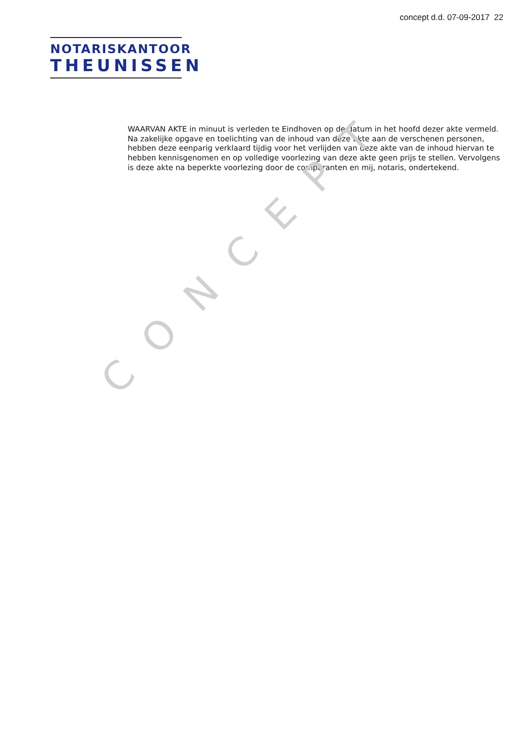concept d.d. 07-09-2017 22
NOTARISKANTOOR
THEUNISSEN
WAARVAN AKTE in minuut is verleden te Eindhoven op de datum in het hoofd dezer akte vermeld. Na zakelijke opgave en toelichting van de inhoud van deze akte aan de verschenen personen, hebben deze eenparig verklaard tijdig voor het verlijden van deze akte van de inhoud hiervan te hebben kennisgenomen en op volledige voorlezing van deze akte geen prijs te stellen. Vervolgens is deze akte na beperkte voorlezing door de comparanten en mij, notaris, ondertekend.
CONCEPT